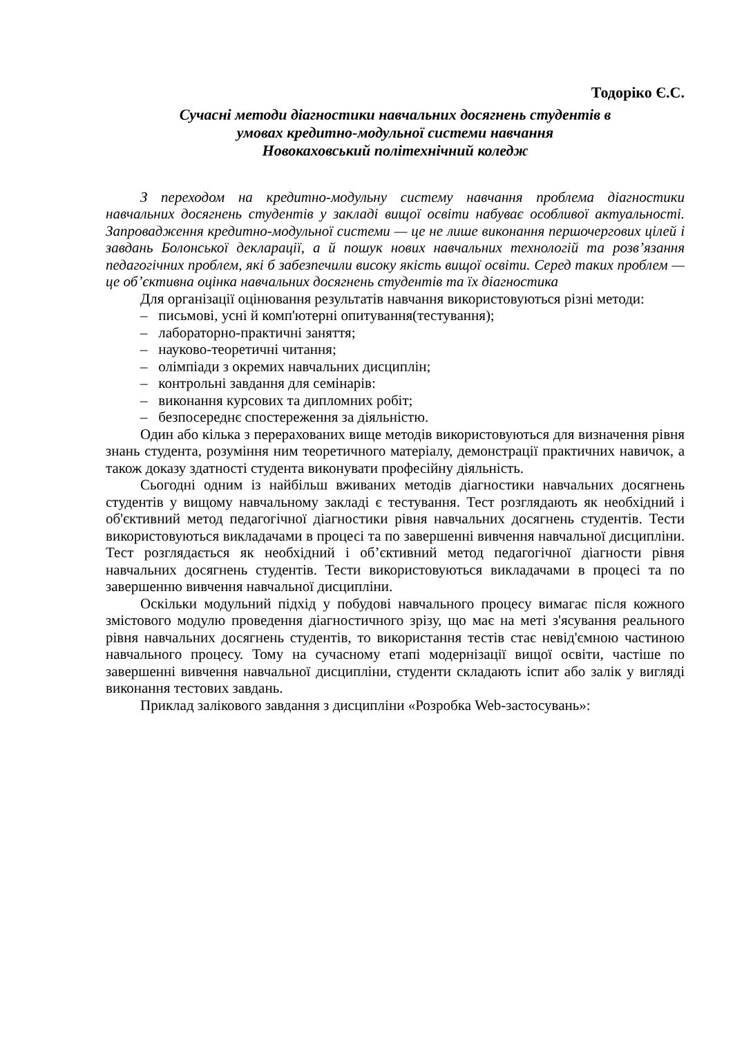Тодоріко Є.С.
Сучасні методи діагностики навчальних досягнень студентів в
умовах кредитно-модульної системи навчання
Новокаховський політехнічний коледж
З переходом на кредитно-модульну систему навчання проблема діагностики навчальних досягнень студентів у закладі вищої освіти набуває особливої актуальності. Запровадження кредитно-модульної системи — це не лише виконання першочергових цілей і завдань Болонської декларації, а й пошук нових навчальних технологій та розв’язання педагогічних проблем, які б забезпечили високу якість вищої освіти. Серед таких проблем — це об’єктивна оцінка навчальних досягнень студентів та їх діагностика
Для організації оцінювання результатів навчання використовуються різні методи:
– письмові, усні й комп'ютерні опитування(тестування);
– лабораторно-практичні заняття;
– науково-теоретичні читання;
– олімпіади з окремих навчальних дисциплін;
– контрольні завдання для семінарів:
– виконання курсових та дипломних робіт;
– безпосереднє спостереження за діяльністю.
Один або кілька з перерахованих вище методів використовуються для визначення рівня знань студента, розуміння ним теоретичного матеріалу, демонстрації практичних навичок, а також доказу здатності студента виконувати професійну діяльність.
Сьогодні одним із найбільш вживаних методів діагностики навчальних досягнень студентів у вищому навчальному закладі є тестування. Тест розглядають як необхідний і об'єктивний метод педагогічної діагностики рівня навчальних досягнень студентів. Тести використовуються викладачами в процесі та по завершенні вивчення навчальної дисципліни. Тест розглядається як необхідний і об’єктивний метод педагогічної діагности рівня навчальних досягнень студентів. Тести використовуються викладачами в процесі та по завершенню вивчення навчальної дисципліни.
Оскільки модульний підхід у побудові навчального процесу вимагає після кожного змістового модулю проведення діагностичного зрізу, що має на меті з'ясування реального рівня навчальних досягнень студентів, то використання тестів стає невід'ємною частиною навчального процесу. Тому на сучасному етапі модернізації вищої освіти, частіше по завершенні вивчення навчальної дисципліни, студенти складають іспит або залік у вигляді виконання тестових завдань.
Приклад залікового завдання з дисципліни «Розробка Web-застосувань»: